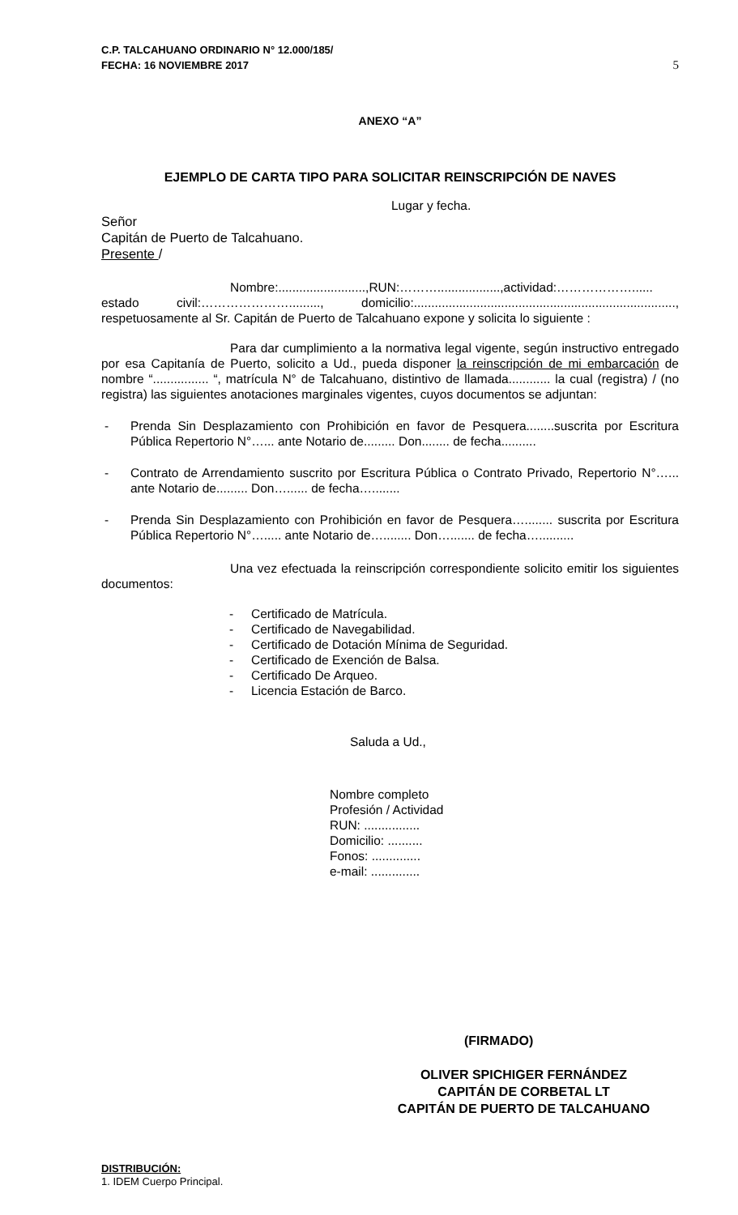C.P. TALCAHUANO ORDINARIO N° 12.000/185/
FECHA: 16 NOVIEMBRE 2017
5
ANEXO “A”
EJEMPLO DE CARTA TIPO PARA SOLICITAR REINSCRIPCIÓN DE NAVES
Lugar y fecha.
Señor
Capitán de Puerto de Talcahuano.
Presente /
Nombre:.........................,RUN:………..................,actividad:………………...... estado civil:…………………........., domicilio:..........................................................................., respetuosamente al Sr. Capitán de Puerto de Talcahuano expone y solicita lo siguiente :
Para dar cumplimiento a la normativa legal vigente, según instructivo entregado por esa Capitanía de Puerto, solicito a Ud., pueda disponer la reinscripción de mi embarcación de nombre “................ “, matrícula N° de Talcahuano, distintivo de llamada............ la cual (registra) / (no registra) las siguientes anotaciones marginales vigentes, cuyos documentos se adjuntan:
- Prenda Sin Desplazamiento con Prohibición en favor de Pesquera........suscrita por Escritura Pública Repertorio N°…... ante Notario de......... Don........ de fecha..........
- Contrato de Arrendamiento suscrito por Escritura Pública o Contrato Privado, Repertorio N°…... ante Notario de......... Don…...... de fecha…........
- Prenda Sin Desplazamiento con Prohibición en favor de Pesquera…........ suscrita por Escritura Pública Repertorio N°…..... ante Notario de…........ Don…....... de fecha…..........
Una vez efectuada la reinscripción correspondiente solicito emitir los siguientes documentos:
- Certificado de Matrícula.
- Certificado de Navegabilidad.
- Certificado de Dotación Mínima de Seguridad.
- Certificado de Exención de Balsa.
- Certificado De Arqueo.
- Licencia Estación de Barco.
Saluda a Ud.,
Nombre completo
Profesión / Actividad
RUN: ................
Domicilio: ..........
Fonos: ..............
e-mail: ..............
(FIRMADO)
OLIVER SPICHIGER FERNÁNDEZ
CAPITÁN DE CORBETAL LT
CAPITÁN DE PUERTO DE TALCAHUANO
DISTRIBUCIÓN:
1. IDEM Cuerpo Principal.